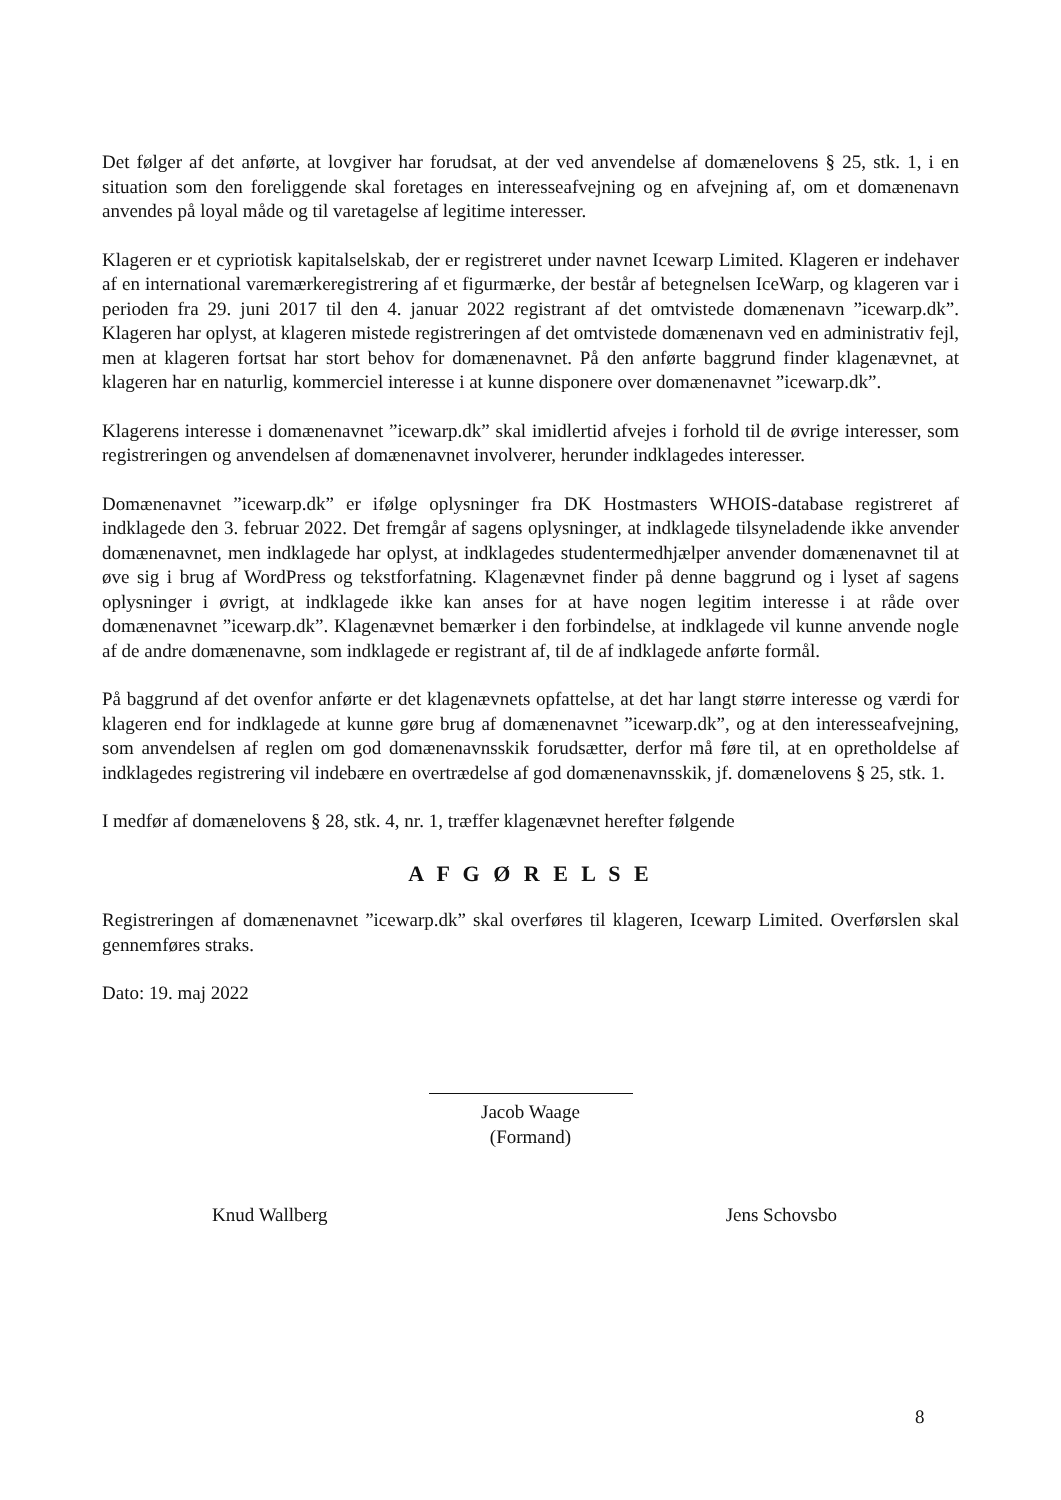Det følger af det anførte, at lovgiver har forudsat, at der ved anvendelse af domænelovens § 25, stk. 1, i en situation som den foreliggende skal foretages en interesseafvejning og en afvejning af, om et domænenavn anvendes på loyal måde og til varetagelse af legitime interesser.
Klageren er et cypriotisk kapitalselskab, der er registreret under navnet Icewarp Limited. Klageren er indehaver af en international varemærkeregistrering af et figurmærke, der består af betegnelsen IceWarp, og klageren var i perioden fra 29. juni 2017 til den 4. januar 2022 registrant af det omtvistede domænenavn ”icewarp.dk”. Klageren har oplyst, at klageren mistede registreringen af det omtvistede domænenavn ved en administrativ fejl, men at klageren fortsat har stort behov for domænenavnet. På den anførte baggrund finder klagenævnet, at klageren har en naturlig, kommerciel interesse i at kunne disponere over domænenavnet ”icewarp.dk”.
Klagerens interesse i domænenavnet ”icewarp.dk” skal imidlertid afvejes i forhold til de øvrige interesser, som registreringen og anvendelsen af domænenavnet involverer, herunder indklagedes interesser.
Domænenavnet ”icewarp.dk” er ifølge oplysninger fra DK Hostmasters WHOIS-database registreret af indklagede den 3. februar 2022. Det fremgår af sagens oplysninger, at indklagede tilsyneladende ikke anvender domænenavnet, men indklagede har oplyst, at indklagedes studentermedhjælper anvender domænenavnet til at øve sig i brug af WordPress og tekstforfatning. Klagenævnet finder på denne baggrund og i lyset af sagens oplysninger i øvrigt, at indklagede ikke kan anses for at have nogen legitim interesse i at råde over domænenavnet ”icewarp.dk”. Klagenævnet bemærker i den forbindelse, at indklagede vil kunne anvende nogle af de andre domænenavne, som indklagede er registrant af, til de af indklagede anførte formål.
På baggrund af det ovenfor anførte er det klagenævnets opfattelse, at det har langt større interesse og værdi for klageren end for indklagede at kunne gøre brug af domænenavnet ”icewarp.dk”, og at den interesseafvejning, som anvendelsen af reglen om god domænenavnsskik forudsætter, derfor må føre til, at en opretholdelse af indklagedes registrering vil indebære en overtrædelse af god domænenavnsskik, jf. domænelovens § 25, stk. 1.
I medfør af domænelovens § 28, stk. 4, nr. 1, træffer klagenævnet herefter følgende
A F G Ø R E L S E
Registreringen af domænenavnet ”icewarp.dk” skal overføres til klageren, Icewarp Limited. Overførslen skal gennemføres straks.
Dato: 19. maj 2022
Jacob Waage
(Formand)
Knud Wallberg Jens Schovsbo
8